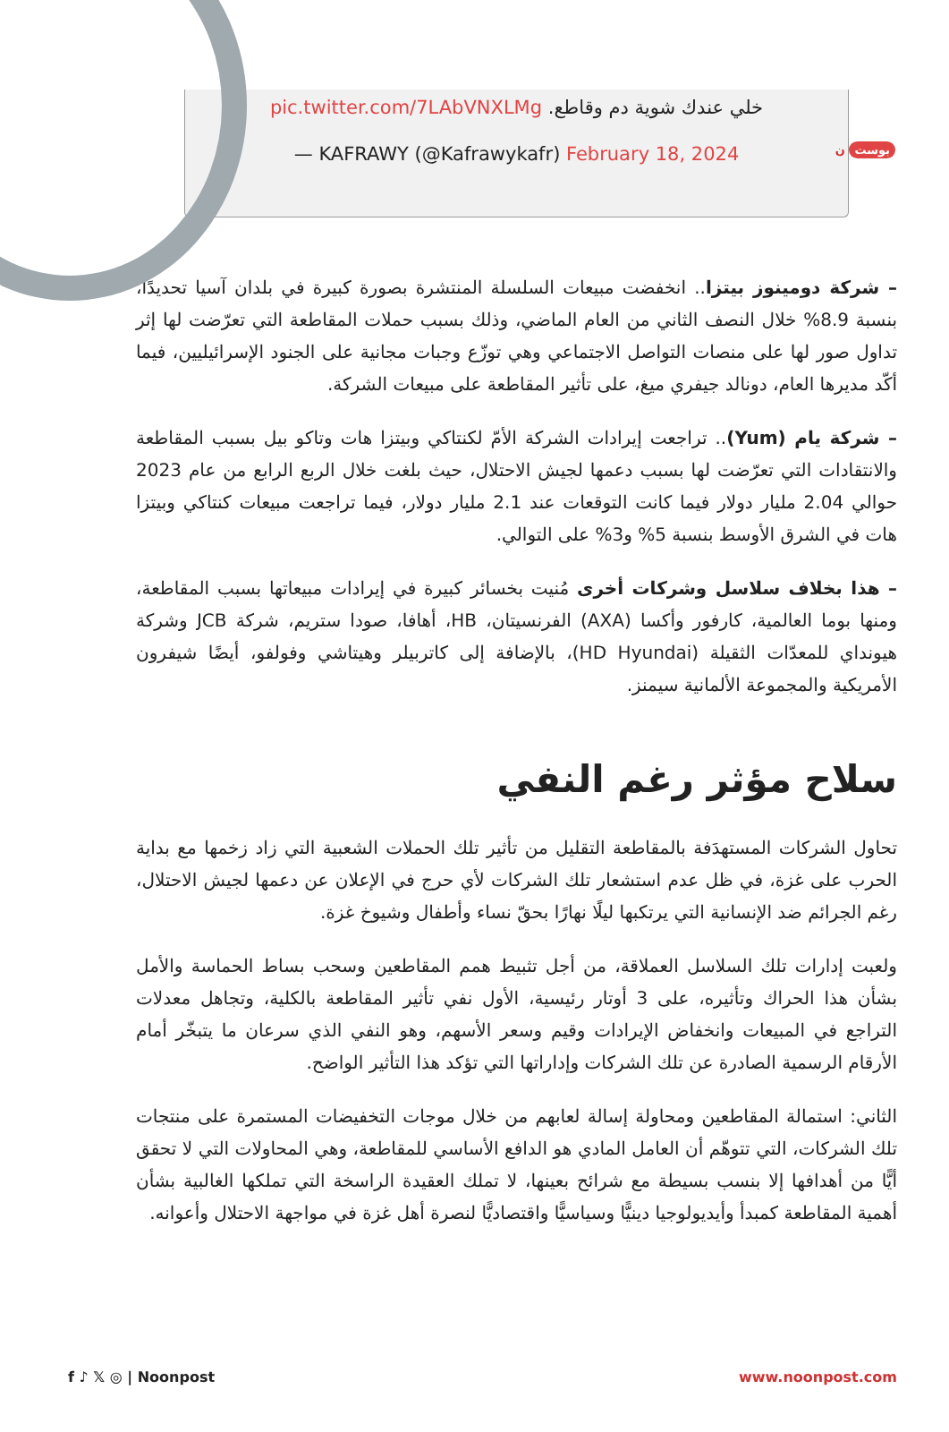بوست ن
خلي عندك شوية دم وقاطع. pic.twitter.com/7LAbVNXLMg
— KAFRAWY (@Kafrawykafr) February 18, 2024
– شركة دومينوز بيتزا.. انخفضت مبيعات السلسلة المنتشرة بصورة كبيرة في بلدان آسيا تحديدًا، بنسبة 8.9% خلال النصف الثاني من العام الماضي، وذلك بسبب حملات المقاطعة التي تعرّضت لها إثر تداول صور لها على منصات التواصل الاجتماعي وهي توزّع وجبات مجانية على الجنود الإسرائيليين، فيما أكّد مديرها العام، دونالد جيفري ميغ، على تأثير المقاطعة على مبيعات الشركة.
– شركة يام (Yum).. تراجعت إيرادات الشركة الأمّ لكنتاكي وبيتزا هات وتاكو بيل بسبب المقاطعة والانتقادات التي تعرّضت لها بسبب دعمها لجيش الاحتلال، حيث بلغت خلال الربع الرابع من عام 2023 حوالي 2.04 مليار دولار فيما كانت التوقعات عند 2.1 مليار دولار، فيما تراجعت مبيعات كنتاكي وبيتزا هات في الشرق الأوسط بنسبة 5% و3% على التوالي.
– هذا بخلاف سلاسل وشركات أخرى مُنيت بخسائر كبيرة في إيرادات مبيعاتها بسبب المقاطعة، ومنها بوما العالمية، كارفور وأكسا (AXA) الفرنسيتان، HB، أهافا، صودا ستريم، شركة JCB وشركة هيونداي للمعدّات الثقيلة (HD Hyundai)، بالإضافة إلى كاتربيلر وهيتاشي وفولفو، أيضًا شيفرون الأمريكية والمجموعة الألمانية سيمنز.
سلاح مؤثر رغم النفي
تحاول الشركات المستهدَفة بالمقاطعة التقليل من تأثير تلك الحملات الشعبية التي زاد زخمها مع بداية الحرب على غزة، في ظل عدم استشعار تلك الشركات لأي حرج في الإعلان عن دعمها لجيش الاحتلال، رغم الجرائم ضد الإنسانية التي يرتكبها ليلًا نهارًا بحقّ نساء وأطفال وشيوخ غزة.
ولعبت إدارات تلك السلاسل العملاقة، من أجل تثبيط همم المقاطعين وسحب بساط الحماسة والأمل بشأن هذا الحراك وتأثيره، على 3 أوتار رئيسية، الأول نفي تأثير المقاطعة بالكلية، وتجاهل معدلات التراجع في المبيعات وانخفاض الإيرادات وقيم وسعر الأسهم، وهو النفي الذي سرعان ما يتبخّر أمام الأرقام الرسمية الصادرة عن تلك الشركات وإداراتها التي تؤكد هذا التأثير الواضح.
الثاني: استمالة المقاطعين ومحاولة إسالة لعابهم من خلال موجات التخفيضات المستمرة على منتجات تلك الشركات، التي تتوهّم أن العامل المادي هو الدافع الأساسي للمقاطعة، وهي المحاولات التي لا تحقق أيًّا من أهدافها إلا بنسب بسيطة مع شرائح بعينها، لا تملك العقيدة الراسخة التي تملكها الغالبية بشأن أهمية المقاطعة كمبدأ وأيديولوجيا دينيًّا وسياسيًّا واقتصاديًّا لنصرة أهل غزة في مواجهة الاحتلال وأعوانه.
f ♪ 𝕏 ◎ | Noonpost www.noonpost.com